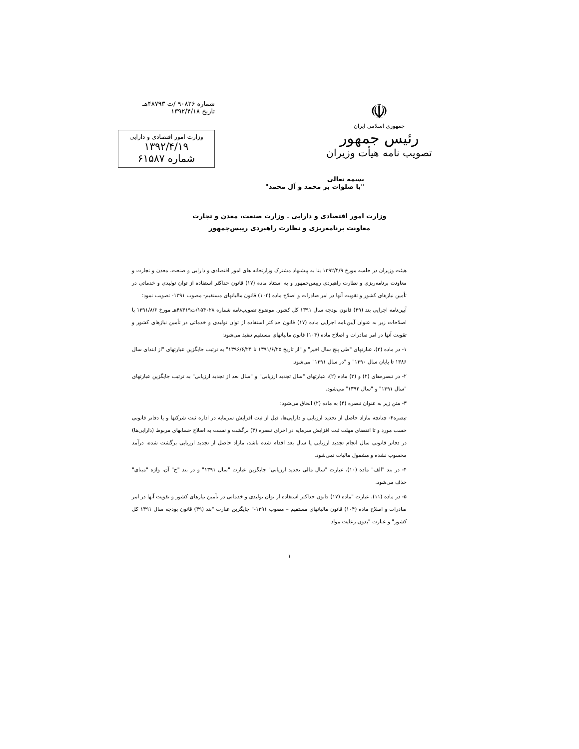☫
جمهوری اسلامی ایران
رئیس جمهور
تصویب نامه هیأت وزیران
شماره ۹۰۸۲۶ /ت ۴۸۷۹۳هـ
تاریخ ۱۳۹۲/۴/۱۸
وزارت امور اقتصادی و دارایی
۱۳۹۲/۴/۱۹
شماره ۶۱۵۸۷
بسمه تعالی
"با صلوات بر محمد و آل محمد"
وزارت امور اقتصادی و دارایی ـ وزارت صنعت، معدن و تجارت
معاونت برنامه‌ریزی و نظارت راهبردی رییس‌جمهور
هیئت وزیران در جلسه مورخ ۱۳۹۲/۴/۹ بنا به پیشنهاد مشترک وزارتخانه های امور اقتصادی و دارایی و صنعت، معدن و تجارت و معاونت برنامه‌ریزی و نظارت راهبردی رییس‌جمهور و به استناد ماده (۱۷) قانون حداکثر استفاده از توان تولیدی و خدماتی در تأمین نیازهای کشور و تقویت آنها در امر صادرات و اصلاح ماده (۱۰۴) قانون مالیاتهای مستقیم- مصوب ۱۳۹۱- تصویب نمود:
آیین‌نامه اجرایی بند (۳۹) قانون بودجه سال ۱۳۹۱ کل کشور، موضوع تصویب‌نامه شماره ۱۵۴۰۲۸/ت۴۸۳۱۹هـ مورخ ۱۳۹۱/۸/۶ با اصلاحات زیر به عنوان آیین‌نامه اجرایی ماده (۱۷) قانون حداکثر استفاده از توان تولیدی و خدماتی در تأمین نیازهای کشور و تقویت آنها در امر صادرات و اصلاح ماده (۱۰۴) قانون مالیاتهای مستقیم تنفیذ می‌شود:
۱- در ماده (۲)، عبارتهای "طی پنج سال اخیر" و "از تاریخ ۱۳۹۱/۶/۲۵ تا ۱۳۹۶/۶/۲۴" به ترتیب جایگزین عبارتهای "از ابتدای سال ۱۳۸۶ تا پایان سال ۱۳۹۰" و "در سال ۱۳۹۱" می‌شود.
۲- در تبصره‌های (۲) و (۳) ماده (۲)، عبارتهای "سال تجدید ارزیابی" و "سال بعد از تجدید ارزیابی" به ترتیب جایگزین عبارتهای "سال ۱۳۹۱" و "سال ۱۳۹۲" می‌شود.
۳- متن زیر به عنوان تبصره (۴) به ماده (۲) الحاق می‌شود:
تبصره۴- چنانچه مازاد حاصل از تجدید ارزیابی و دارایی‌ها، قبل از ثبت افزایش سرمایه در اداره ثبت شرکتها و یا دفاتر قانونی حسب مورد و تا انقضای مهلت ثبت افزایش سرمایه در اجرای تبصره (۳) برگشت و نسبت به اصلاح حسابهای مربوط (دارایی‌ها) در دفاتر قانونی سال انجام تجدید ارزیابی یا سال بعد اقدام شده باشد، مازاد حاصل از تجدید ارزیابی برگشت شده، درآمد محسوب نشده و مشمول مالیات نمی‌شود.
۴- در بند "الف" ماده (۱۰)، عبارت "سال مالی تجدید ارزیابی" جایگزین عبارت "سال ۱۳۹۱" و در بند "ج" آن، واژه "مبنای" حذف می‌شود.
۵- در ماده (۱۱)، عبارت "ماده (۱۷) قانون حداکثر استفاده از توان تولیدی و خدماتی در تأمین نیازهای کشور و تقویت آنها در امر صادرات و اصلاح ماده (۱۰۴) قانون مالیاتهای مستقیم – مصوب ۱۳۹۱-" جایگزین عبارت "بند (۳۹) قانون بودجه سال ۱۳۹۱ کل کشور" و عبارت "بدون رعایت مواد
۱